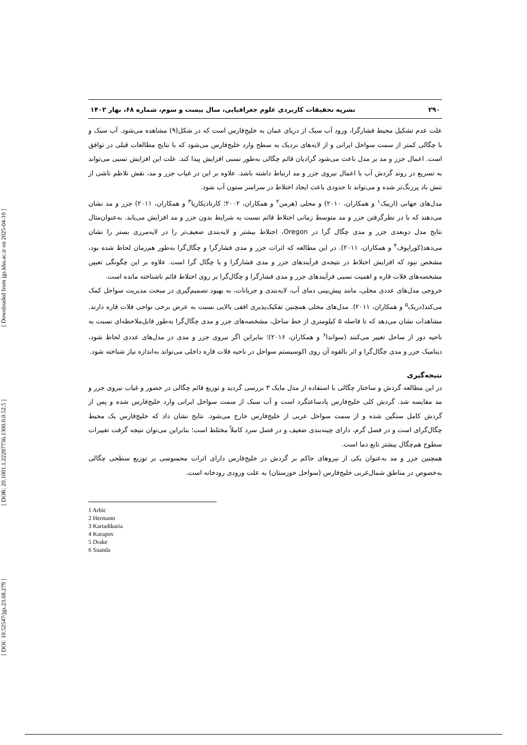[ DOI: 10.52547/jgs.23.68.279 ] [ DOR: 20.1001.1.22287736.1300.0.0.52.5 ] [ Downloaded from jgs.khu.ac.ir on 2025-04-10 ]
۲۹۰ نشریه تحقیقات کاربردی علوم جغرافیایی، سال بیست و سوم، شماره ۶۸، بهار ۱۴۰۲
علت عدم تشکیل محیط فشارگرا، ورود آب سبک از دریای عمان به خلیج‌فارس است که در شکل(۹) مشاهده می‌شود. آب سبک و با چگالی کمتر از سمت سواحل ایرانی و از لایه‌های نزدیک به سطح وارد خلیج‌فارس می‌شود که با نتایج مطالعات قبلی در توافق است. اعمال جزر و مد بر مدل باعث می‌شود گرادیان قائم چگالی به‌طور نسبی افزایش پیدا کند. علت این افزایش نسبی می‌تواند به تسریع در روند گردش آب با اعمال نیروی جزر و مد ارتباط داشته باشد. علاوه بر این در غیاب جزر و مد، نقش تلاطم ناشی از تنش باد پررنگ‌تر شده و می‌تواند تا حدودی باعث ایجاد اختلاط در سراسر ستون آب شود.
مدل‌های جهانی (اربیک<sup>۱</sup> و همکاران، ۲۰۱۰) و محلی (هرمن<sup>۲</sup> و همکاران، ۲۰۰۲؛ کارتادیکاریا<sup>۳</sup> و همکاران، ۲۰۱۱) جزر و مد نشان می‌دهند که با در نظرگرفتن جزر و مد متوسط زمانی اختلاط قائم نسبت به شرایط بدون جزر و مد افزایش می‌یابد. به‌عنوان‌مثال نتایج مدل دوبعدی جزر و مدی چگال گرا در Oregon، اختلاط بیشتر و لایه‌بندی ضعیف‌تر را در لایه‌مرزی بستر را نشان می‌دهد(کوراپوف<sup>۴</sup> و همکاران، ۲۰۱۱). در این مطالعه که اثرات جزر و مدی فشارگرا و چگال‌گرا به‌طور هم‌زمان لحاظ شده بود، مشخص نبود که افزایش اختلاط در نتیجه‌ی فرآیندهای جزر و مدی فشارگرا و یا چگال گرا است. علاوه بر این چگونگی تعیین مشخصه‌های فلات قاره و اهمیت نسبی فرآیندهای جزر و مدی فشارگرا و چگال‌گرا بر روی اختلاط قائم ناشناخته مانده است.
خروجی مدل‌های عددی محلی، مانند پیش‌بینی دمای آب، لایه‌بندی و جریانات، به بهبود تصمیم‌گیری در مبحث مدیریت سواحل کمک می‌کند(دریک<sup>۵</sup> و همکاران، ۲۰۱۱). مدل‌های محلی همچنین تفکیک‌پذیری افقی بالایی نسبت به عرض برخی نواحی فلات قاره دارند. مشاهدات نشان می‌دهد که تا فاصله ۵ کیلومتری از خط ساحل، مشخصه‌های جزر و مدی چگال‌گرا به‌طور قابل‌ملاحظه‌ای نسبت به ناحیه دور از ساحل تغییر می‌کنند (سواندا<sup>۶</sup> و همکاران، ۲۰۱۶)؛ بنابراین اگر نیروی جزر و مدی در مدل‌های عددی لحاظ شود، دینامیک جزر و مدی چگال‌گرا و اثر بالقوه آن روی اکوسیستم سواحل در ناحیه فلات قاره داخلی می‌تواند به‌اندازه نیاز شناخته شود.
نتیجه‌گیری
در این مطالعه گردش و ساختار چگالی با استفاده از مدل مایک ۳ بررسی گردید و توزیع قائم چگالی در حضور و غیاب نیروی جزر و مد مقایسه شد. گردش کلی خلیج‌فارس پادساعتگرد است و آب سبک از سمت سواحل ایرانی وارد خلیج‌فارس شده و پس از گردش کامل سنگین شده و از سمت سواحل عربی از خلیج‌فارس خارج می‌شود. نتایج نشان داد که خلیج‌فارس یک محیط چگال‌گرای است و در فصل گرم، دارای چینه‌بندی ضعیف و در فصل سرد کاملاً مختلط است؛ بنابراین می‌توان نتیجه گرفت تغییرات سطوح هم‌چگال بیشتر تابع دما است.
همچنین جزر و مد به‌عنوان یکی از نیروهای حاکم بر گردش در خلیج‌فارس دارای اثرات محسوسی بر توزیع سطحی چگالی به‌خصوص در مناطق شمال‌غربی خلیج‌فارس (سواحل خوزستان) به علت ورودی رودخانه است.
1 Arbic
2 Hermann
3 Kartadikaria
4 Kurapov
5 Drake
6 Suanda